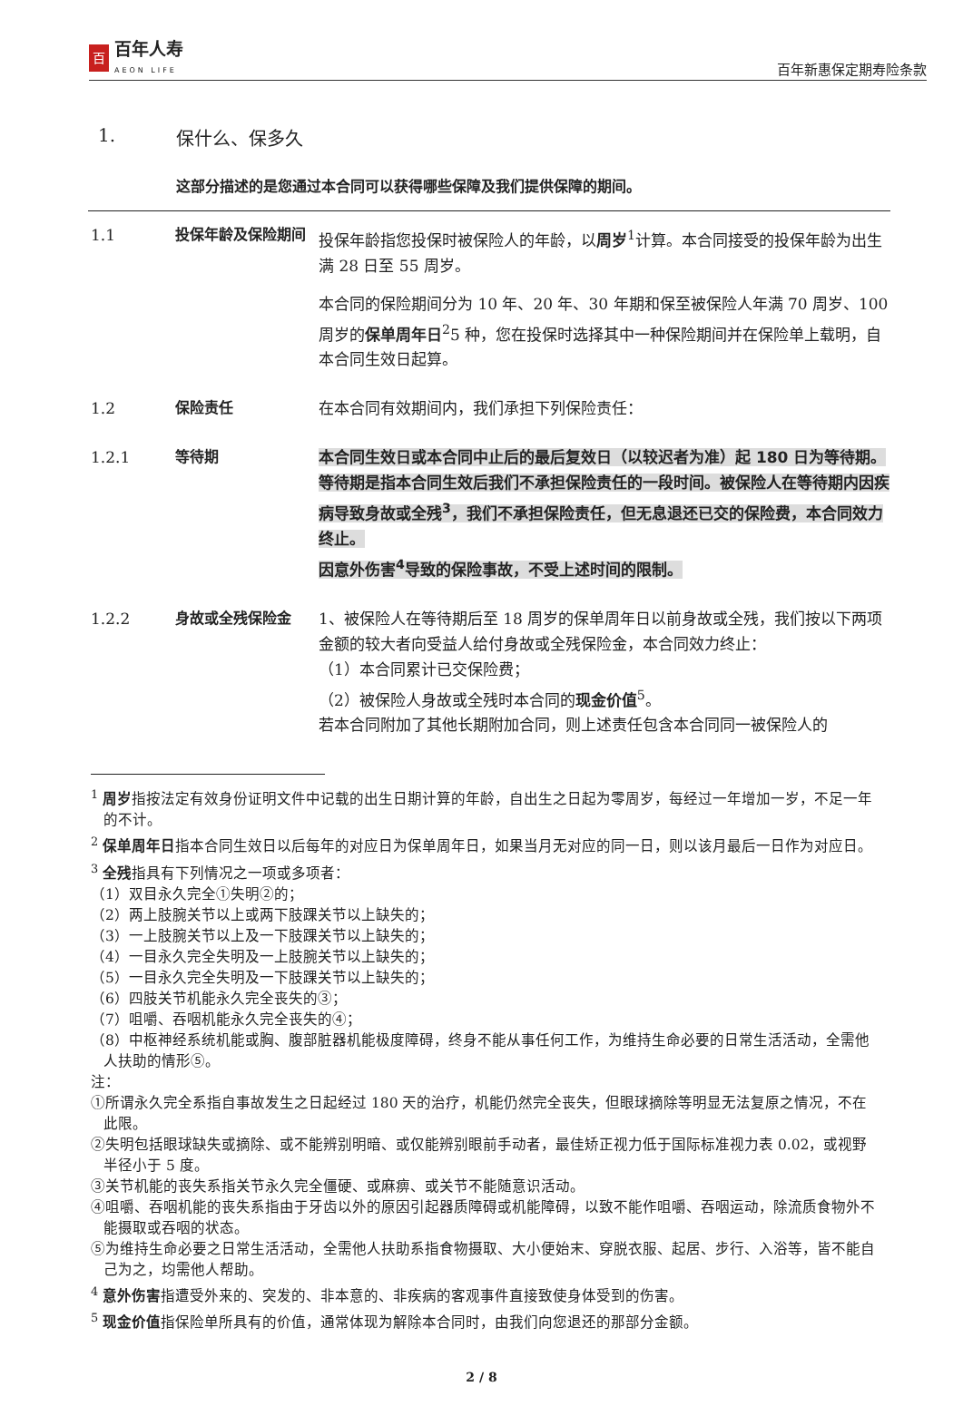百
百年人寿
AEON LIFE
百年新惠保定期寿险条款
1. 保什么、保多久
这部分描述的是您通过本合同可以获得哪些保障及我们提供保障的期间。
1.1 投保年龄及保险期间 投保年龄指您投保时被保险人的年龄，以周岁<sup>1</sup>计算。本合同接受的投保年龄为出生满 28 日至 55 周岁。
本合同的保险期间分为 10 年、20 年、30 年期和保至被保险人年满 70 周岁、100 周岁的保单周年日<sup>2</sup>5 种，您在投保时选择其中一种保险期间并在保险单上载明，自本合同生效日起算。
1.2 保险责任 在本合同有效期间内，我们承担下列保险责任：
1.2.1 等待期 本合同生效日或本合同中止后的最后复效日（以较迟者为准）起 180 日为等待期。等待期是指本合同生效后我们不承担保险责任的一段时间。被保险人在等待期内因疾病导致身故或全残<sup>3</sup>，我们不承担保险责任，但无息退还已交的保险费，本合同效力终止。
因意外伤害<sup>4</sup>导致的保险事故，不受上述时间的限制。
1.2.2 身故或全残保险金 1、被保险人在等待期后至 18 周岁的保单周年日以前身故或全残，我们按以下两项金额的较大者向受益人给付身故或全残保险金，本合同效力终止：
（1）本合同累计已交保险费；
（2）被保险人身故或全残时本合同的现金价值<sup>5</sup>。
若本合同附加了其他长期附加合同，则上述责任包含本合同同一被保险人的
<sup>1</sup> 周岁指按法定有效身份证明文件中记载的出生日期计算的年龄，自出生之日起为零周岁，每经过一年增加一岁，不足一年的不计。
<sup>2</sup> 保单周年日指本合同生效日以后每年的对应日为保单周年日，如果当月无对应的同一日，则以该月最后一日作为对应日。
<sup>3</sup> 全残指具有下列情况之一项或多项者：
（1）双目永久完全①失明②的；
（2）两上肢腕关节以上或两下肢踝关节以上缺失的；
（3）一上肢腕关节以上及一下肢踝关节以上缺失的；
（4）一目永久完全失明及一上肢腕关节以上缺失的；
（5）一目永久完全失明及一下肢踝关节以上缺失的；
（6）四肢关节机能永久完全丧失的③；
（7）咀嚼、吞咽机能永久完全丧失的④；
（8）中枢神经系统机能或胸、腹部脏器机能极度障碍，终身不能从事任何工作，为维持生命必要的日常生活活动，全需他人扶助的情形⑤。
注：
①所谓永久完全系指自事故发生之日起经过 180 天的治疗，机能仍然完全丧失，但眼球摘除等明显无法复原之情况，不在此限。
②失明包括眼球缺失或摘除、或不能辨别明暗、或仅能辨别眼前手动者，最佳矫正视力低于国际标准视力表 0.02，或视野半径小于 5 度。
③关节机能的丧失系指关节永久完全僵硬、或麻痹、或关节不能随意识活动。
④咀嚼、吞咽机能的丧失系指由于牙齿以外的原因引起器质障碍或机能障碍，以致不能作咀嚼、吞咽运动，除流质食物外不能摄取或吞咽的状态。
⑤为维持生命必要之日常生活活动，全需他人扶助系指食物摄取、大小便始末、穿脱衣服、起居、步行、入浴等，皆不能自己为之，均需他人帮助。
<sup>4</sup> 意外伤害指遭受外来的、突发的、非本意的、非疾病的客观事件直接致使身体受到的伤害。
<sup>5</sup> 现金价值指保险单所具有的价值，通常体现为解除本合同时，由我们向您退还的那部分金额。
2 / 8